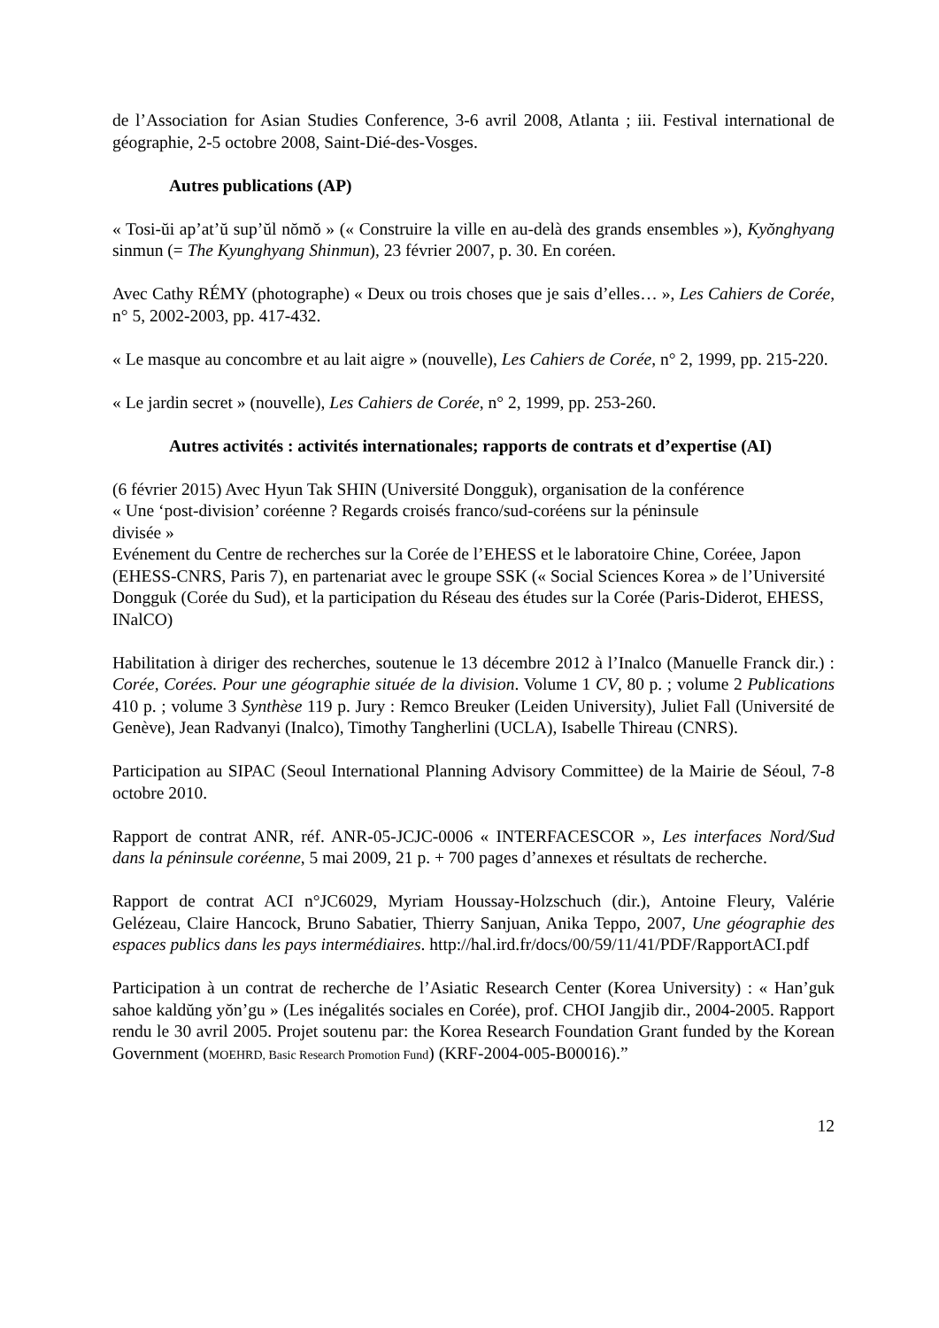de l’Association for Asian Studies Conference, 3-6 avril 2008, Atlanta ; iii. Festival international de géographie, 2-5 octobre 2008, Saint-Dié-des-Vosges.
Autres publications (AP)
« Tosi-ŭi ap’at’ŭ sup’ŭl nŏmŏ » (« Construire la ville en au-delà des grands ensembles »), Kyŏnghyang sinmun (= The Kyunghyang Shinmun), 23 février 2007, p. 30. En coréen.
Avec Cathy RÉMY (photographe) « Deux ou trois choses que je sais d’elles… », Les Cahiers de Corée, n° 5, 2002-2003, pp. 417-432.
« Le masque au concombre et au lait aigre » (nouvelle), Les Cahiers de Corée, n° 2, 1999, pp. 215-220.
« Le jardin secret » (nouvelle), Les Cahiers de Corée, n° 2, 1999, pp. 253-260.
Autres activités : activités internationales; rapports de contrats et d’expertise (AI)
(6 février 2015) Avec Hyun Tak SHIN (Université Dongguk), organisation de la conférence
« Une ‘post-division’ coréenne ? Regards croisés franco/sud-coréens sur la péninsule
divisée »
Evénement du Centre de recherches sur la Corée de l’EHESS et le laboratoire Chine, Coréee, Japon (EHESS-CNRS, Paris 7), en partenariat avec le groupe SSK (« Social Sciences Korea » de l’Université Dongguk (Corée du Sud), et la participation du Réseau des études sur la Corée (Paris-Diderot, EHESS, INalCO)
Habilitation à diriger des recherches, soutenue le 13 décembre 2012 à l’Inalco (Manuelle Franck dir.) : Corée, Corées. Pour une géographie située de la division. Volume 1 CV, 80 p. ; volume 2 Publications 410 p. ; volume 3 Synthèse 119 p. Jury : Remco Breuker (Leiden University), Juliet Fall (Université de Genève), Jean Radvanyi (Inalco), Timothy Tangherlini (UCLA), Isabelle Thireau (CNRS).
Participation au SIPAC (Seoul International Planning Advisory Committee) de la Mairie de Séoul, 7-8 octobre 2010.
Rapport de contrat ANR, réf. ANR-05-JCJC-0006 « INTERFACESCOR », Les interfaces Nord/Sud dans la péninsule coréenne, 5 mai 2009, 21 p. + 700 pages d’annexes et résultats de recherche.
Rapport de contrat ACI n°JC6029, Myriam Houssay-Holzschuch (dir.), Antoine Fleury, Valérie Gelézeau, Claire Hancock, Bruno Sabatier, Thierry Sanjuan, Anika Teppo, 2007, Une géographie des espaces publics dans les pays intermédiaires. http://hal.ird.fr/docs/00/59/11/41/PDF/RapportACI.pdf
Participation à un contrat de recherche de l’Asiatic Research Center (Korea University) : « Han’guk sahoe kaldŭng yŏn’gu » (Les inégalités sociales en Corée), prof. CHOI Jangjib dir., 2004-2005. Rapport rendu le 30 avril 2005. Projet soutenu par: the Korea Research Foundation Grant funded by the Korean Government (MOEHRD, Basic Research Promotion Fund) (KRF-2004-005-B00016).”
12